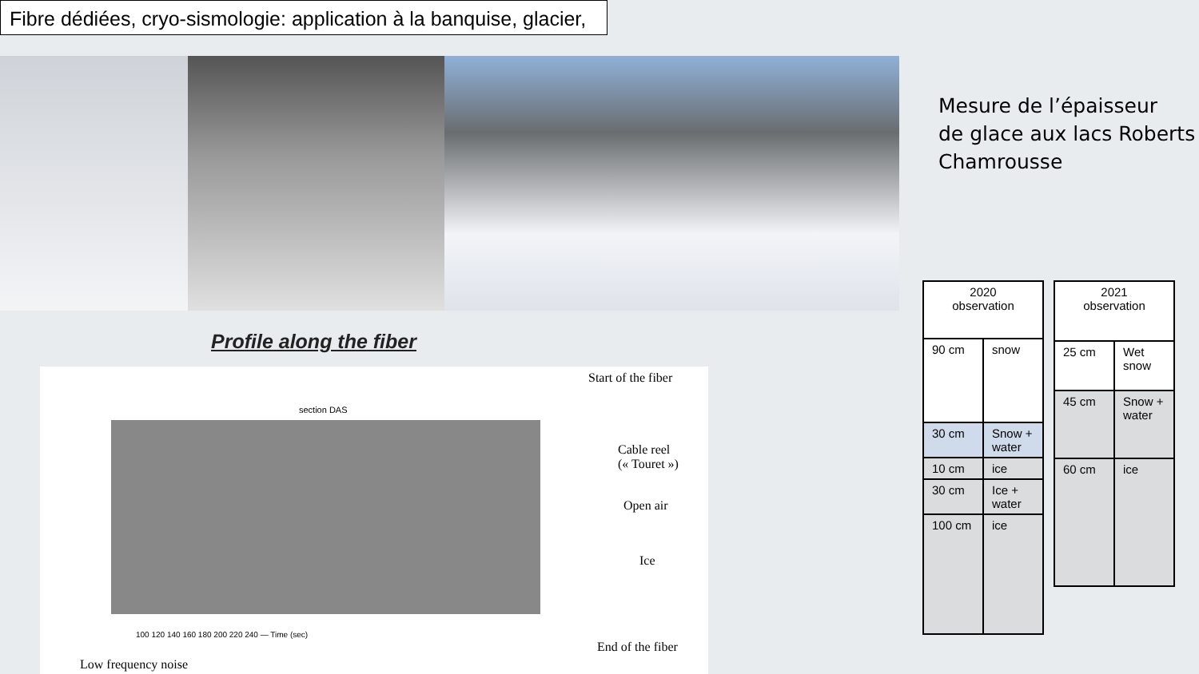Fibre dédiées, cryo-sismologie: application à la banquise, glacier,
Mesure de l’épaisseur
de glace aux lacs Roberts
Chamrousse
Profile along the fiber
section DAS
100 120 140 160 180 200 220 240 — Time (sec)
Start of the fiber
Cable reel
(« Touret »)
Open air
Ice
End of the fiber
Low frequency noise
| 2020 observation | |
| 90 cm | snow |
| 30 cm | Snow + water |
| 10 cm | ice |
| 30 cm | Ice + water |
| 100 cm | ice |
| 2021 observation | |
| 25 cm | Wet snow |
| 45 cm | Snow + water |
| 60 cm | ice |